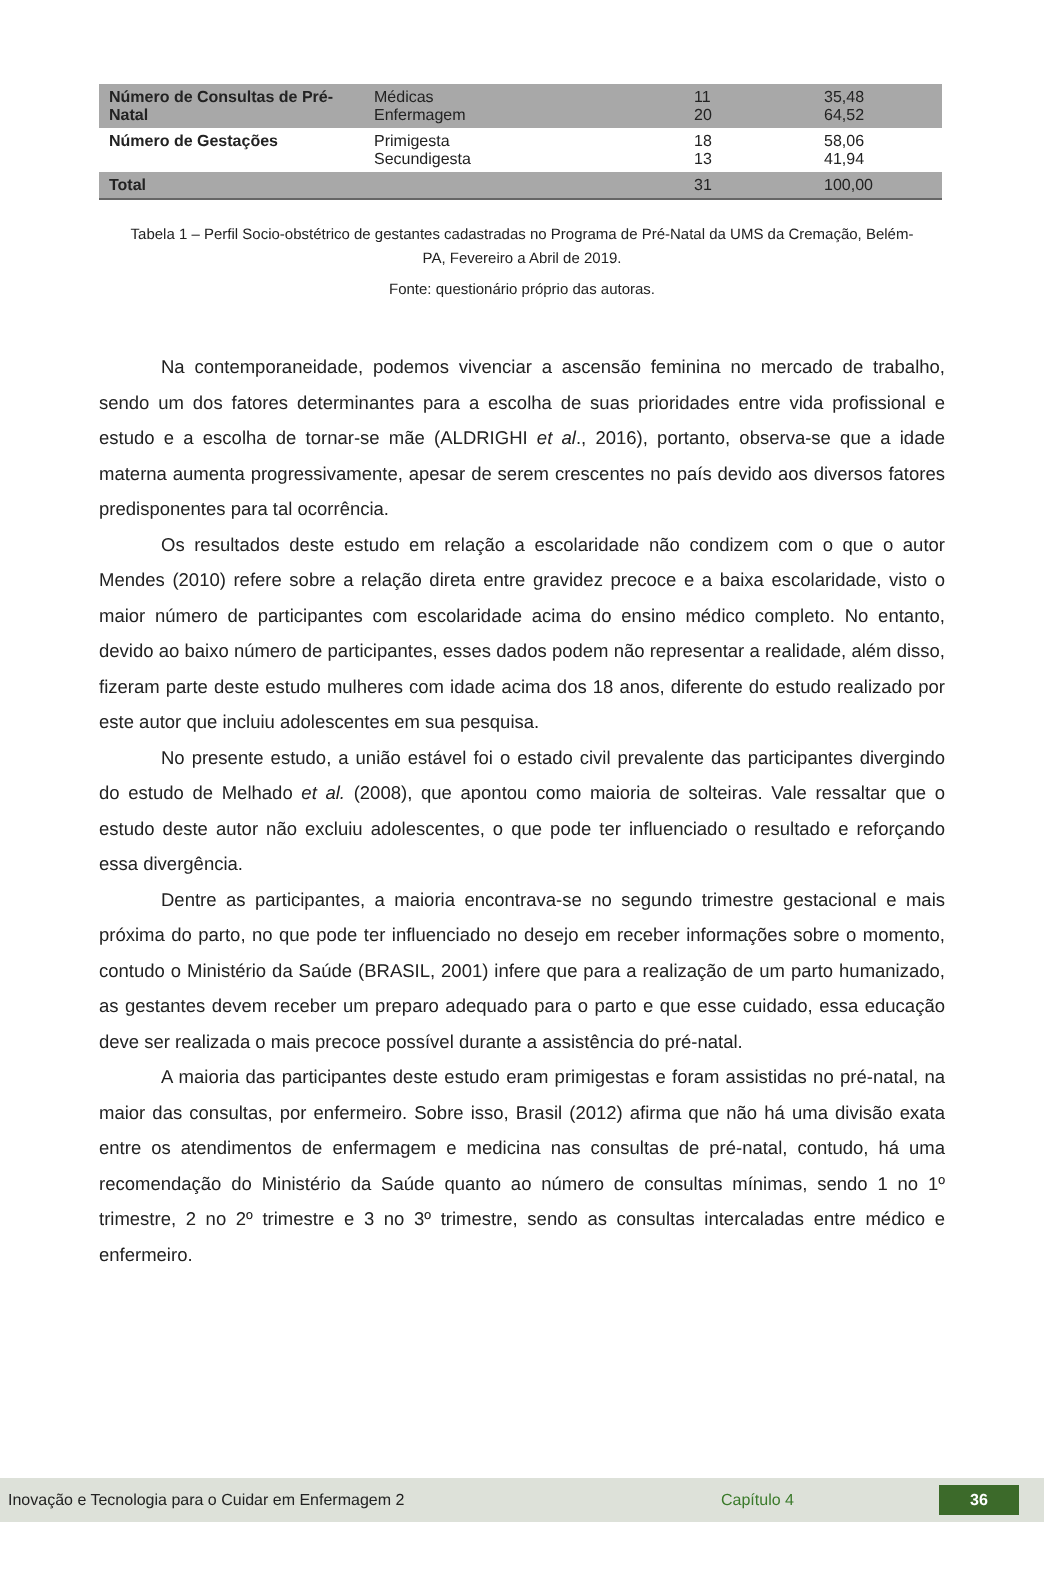| Número de Consultas de Pré-Natal | Médicas Enfermagem | 11 20 | 35,48 64,52 |
| Número de Gestações | Primigesta Secundigesta | 18 13 | 58,06 41,94 |
| Total | | 31 | 100,00 |
Tabela 1 – Perfil Socio-obstétrico de gestantes cadastradas no Programa de Pré-Natal da UMS da Cremação, Belém-PA, Fevereiro a Abril de 2019.
Fonte: questionário próprio das autoras.
Na contemporaneidade, podemos vivenciar a ascensão feminina no mercado de trabalho, sendo um dos fatores determinantes para a escolha de suas prioridades entre vida profissional e estudo e a escolha de tornar-se mãe (ALDRIGHI et al., 2016), portanto, observa-se que a idade materna aumenta progressivamente, apesar de serem crescentes no país devido aos diversos fatores predisponentes para tal ocorrência.
Os resultados deste estudo em relação a escolaridade não condizem com o que o autor Mendes (2010) refere sobre a relação direta entre gravidez precoce e a baixa escolaridade, visto o maior número de participantes com escolaridade acima do ensino médico completo. No entanto, devido ao baixo número de participantes, esses dados podem não representar a realidade, além disso, fizeram parte deste estudo mulheres com idade acima dos 18 anos, diferente do estudo realizado por este autor que incluiu adolescentes em sua pesquisa.
No presente estudo, a união estável foi o estado civil prevalente das participantes divergindo do estudo de Melhado et al. (2008), que apontou como maioria de solteiras. Vale ressaltar que o estudo deste autor não excluiu adolescentes, o que pode ter influenciado o resultado e reforçando essa divergência.
Dentre as participantes, a maioria encontrava-se no segundo trimestre gestacional e mais próxima do parto, no que pode ter influenciado no desejo em receber informações sobre o momento, contudo o Ministério da Saúde (BRASIL, 2001) infere que para a realização de um parto humanizado, as gestantes devem receber um preparo adequado para o parto e que esse cuidado, essa educação deve ser realizada o mais precoce possível durante a assistência do pré-natal.
A maioria das participantes deste estudo eram primigestas e foram assistidas no pré-natal, na maior das consultas, por enfermeiro. Sobre isso, Brasil (2012) afirma que não há uma divisão exata entre os atendimentos de enfermagem e medicina nas consultas de pré-natal, contudo, há uma recomendação do Ministério da Saúde quanto ao número de consultas mínimas, sendo 1 no 1º trimestre, 2 no 2º trimestre e 3 no 3º trimestre, sendo as consultas intercaladas entre médico e enfermeiro.
Inovação e Tecnologia para o Cuidar em Enfermagem 2 Capítulo 4 36